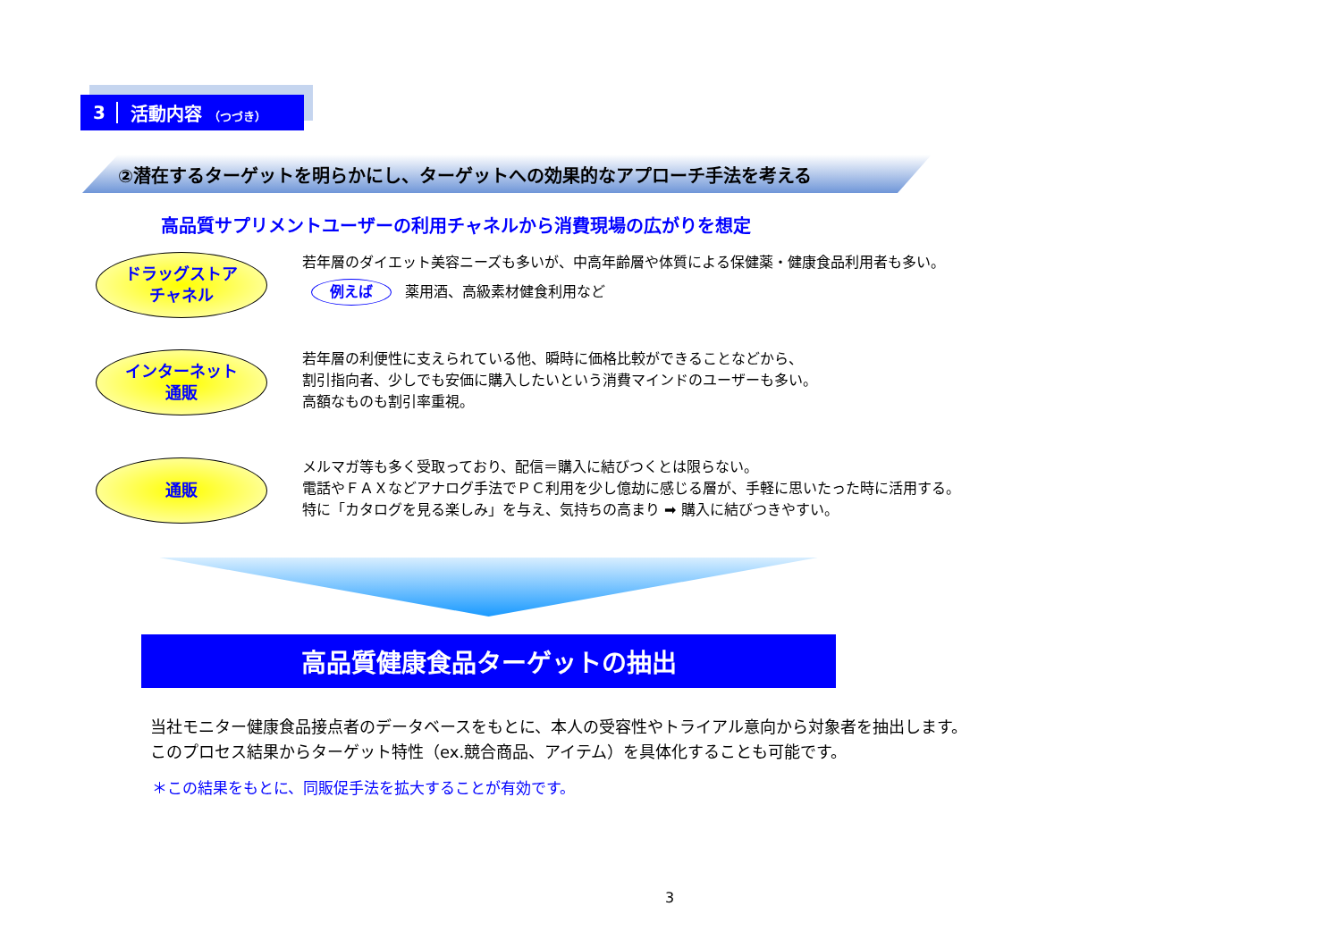3 活動内容 （つづき）
②潜在するターゲットを明らかにし、ターゲットへの効果的なアプローチ手法を考える
高品質サプリメントユーザーの利用チャネルから消費現場の広がりを想定
ドラッグストア
チャネル
若年層のダイエット美容ニーズも多いが、中高年齢層や体質による保健薬・健康食品利用者も多い。
例えば 薬用酒、高級素材健食利用など
インターネット
通販
若年層の利便性に支えられている他、瞬時に価格比較ができることなどから、
割引指向者、少しでも安価に購入したいという消費マインドのユーザーも多い。
高額なものも割引率重視。
通販
メルマガ等も多く受取っており、配信＝購入に結びつくとは限らない。
電話やＦＡＸなどアナログ手法でＰＣ利用を少し億劫に感じる層が、手軽に思いたった時に活用する。
特に「カタログを見る楽しみ」を与え、気持ちの高まり ➡ 購入に結びつきやすい。
高品質健康食品ターゲットの抽出
当社モニター健康食品接点者のデータベースをもとに、本人の受容性やトライアル意向から対象者を抽出します。
このプロセス結果からターゲット特性（ex.競合商品、アイテム）を具体化することも可能です。
＊この結果をもとに、同販促手法を拡大することが有効です。
3